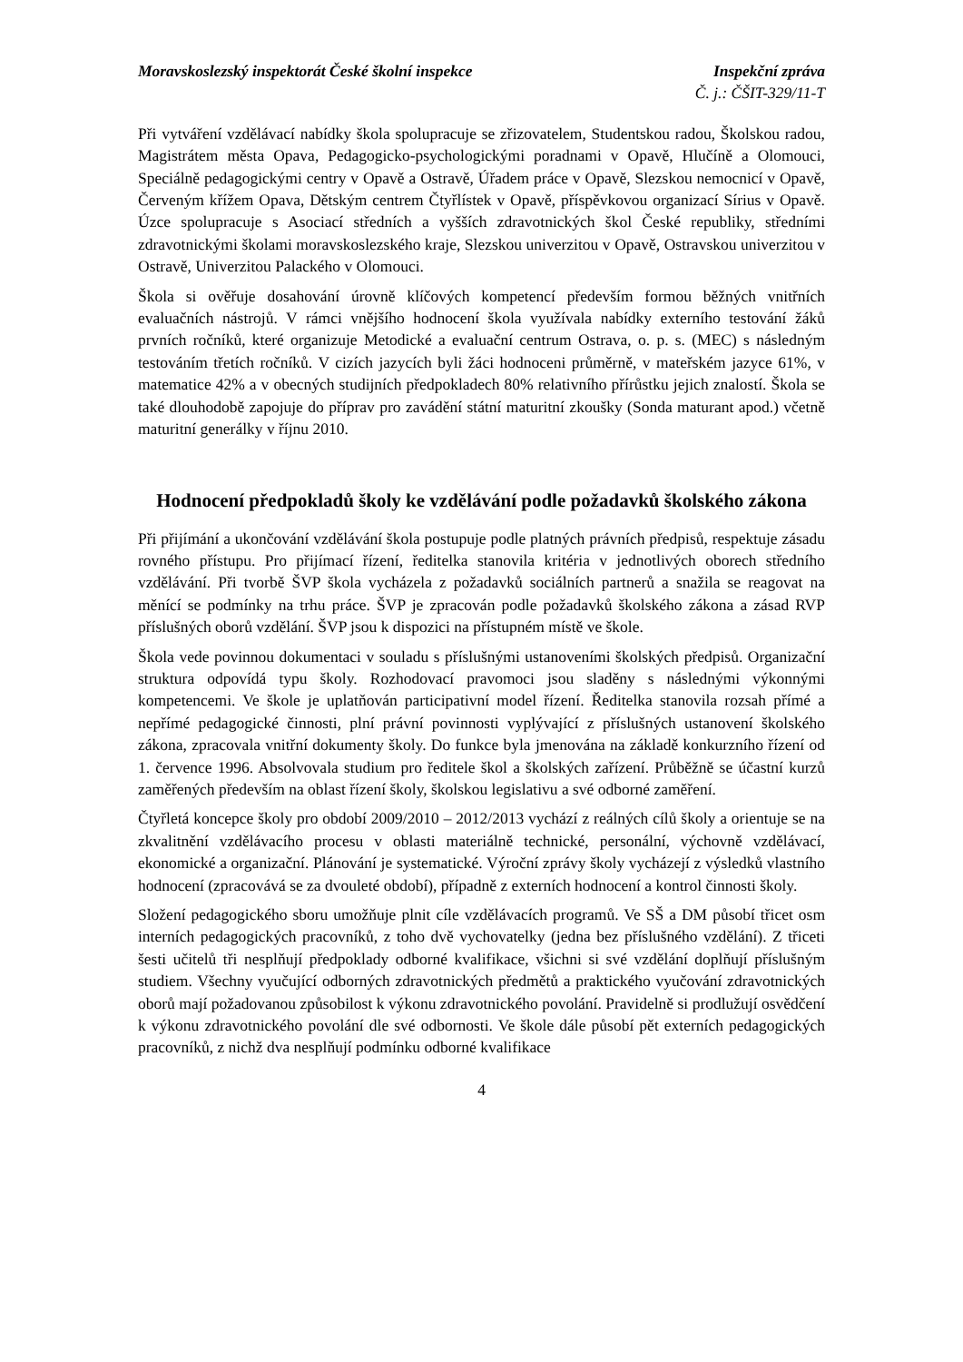Moravskoslezský inspektorát České školní inspekce Inspekční zpráva
Č. j.: ČŠIT-329/11-T
Při vytváření vzdělávací nabídky škola spolupracuje se zřizovatelem, Studentskou radou, Školskou radou, Magistrátem města Opava, Pedagogicko-psychologickými poradnami v Opavě, Hlučíně a Olomouci, Speciálně pedagogickými centry v Opavě a Ostravě, Úřadem práce v Opavě, Slezskou nemocnicí v Opavě, Červeným křížem Opava, Dětským centrem Čtyřlístek v Opavě, příspěvkovou organizací Sírius v Opavě. Úzce spolupracuje s Asociací středních a vyšších zdravotnických škol České republiky, středními zdravotnickými školami moravskoslezského kraje, Slezskou univerzitou v Opavě, Ostravskou univerzitou v Ostravě, Univerzitou Palackého v Olomouci.
Škola si ověřuje dosahování úrovně klíčových kompetencí především formou běžných vnitřních evaluačních nástrojů. V rámci vnějšího hodnocení škola využívala nabídky externího testování žáků prvních ročníků, které organizuje Metodické a evaluační centrum Ostrava, o. p. s. (MEC) s následným testováním třetích ročníků. V cizích jazycích byli žáci hodnoceni průměrně, v mateřském jazyce 61%, v matematice 42% a v obecných studijních předpokladech 80% relativního přírůstku jejich znalostí. Škola se také dlouhodobě zapojuje do příprav pro zavádění státní maturitní zkoušky (Sonda maturant apod.) včetně maturitní generálky v říjnu 2010.
Hodnocení předpokladů školy ke vzdělávání podle požadavků školského zákona
Při přijímání a ukončování vzdělávání škola postupuje podle platných právních předpisů, respektuje zásadu rovného přístupu. Pro přijímací řízení, ředitelka stanovila kritéria v jednotlivých oborech středního vzdělávání. Při tvorbě ŠVP škola vycházela z požadavků sociálních partnerů a snažila se reagovat na měnící se podmínky na trhu práce. ŠVP je zpracován podle požadavků školského zákona a zásad RVP příslušných oborů vzdělání. ŠVP jsou k dispozici na přístupném místě ve škole.
Škola vede povinnou dokumentaci v souladu s příslušnými ustanoveními školských předpisů. Organizační struktura odpovídá typu školy. Rozhodovací pravomoci jsou sladěny s následnými výkonnými kompetencemi. Ve škole je uplatňován participativní model řízení. Ředitelka stanovila rozsah přímé a nepřímé pedagogické činnosti, plní právní povinnosti vyplývající z příslušných ustanovení školského zákona, zpracovala vnitřní dokumenty školy. Do funkce byla jmenována na základě konkurzního řízení od 1. července 1996. Absolvovala studium pro ředitele škol a školských zařízení. Průběžně se účastní kurzů zaměřených především na oblast řízení školy, školskou legislativu a své odborné zaměření.
Čtyřletá koncepce školy pro období 2009/2010 – 2012/2013 vychází z reálných cílů školy a orientuje se na zkvalitnění vzdělávacího procesu v oblasti materiálně technické, personální, výchovně vzdělávací, ekonomické a organizační. Plánování je systematické. Výroční zprávy školy vycházejí z výsledků vlastního hodnocení (zpracovává se za dvouleté období), případně z externích hodnocení a kontrol činnosti školy.
Složení pedagogického sboru umožňuje plnit cíle vzdělávacích programů. Ve SŠ a DM působí třicet osm interních pedagogických pracovníků, z toho dvě vychovatelky (jedna bez příslušného vzdělání). Z třiceti šesti učitelů tři nesplňují předpoklady odborné kvalifikace, všichni si své vzdělání doplňují příslušným studiem. Všechny vyučující odborných zdravotnických předmětů a praktického vyučování zdravotnických oborů mají požadovanou způsobilost k výkonu zdravotnického povolání. Pravidelně si prodlužují osvědčení k výkonu zdravotnického povolání dle své odbornosti. Ve škole dále působí pět externích pedagogických pracovníků, z nichž dva nesplňují podmínku odborné kvalifikace
4